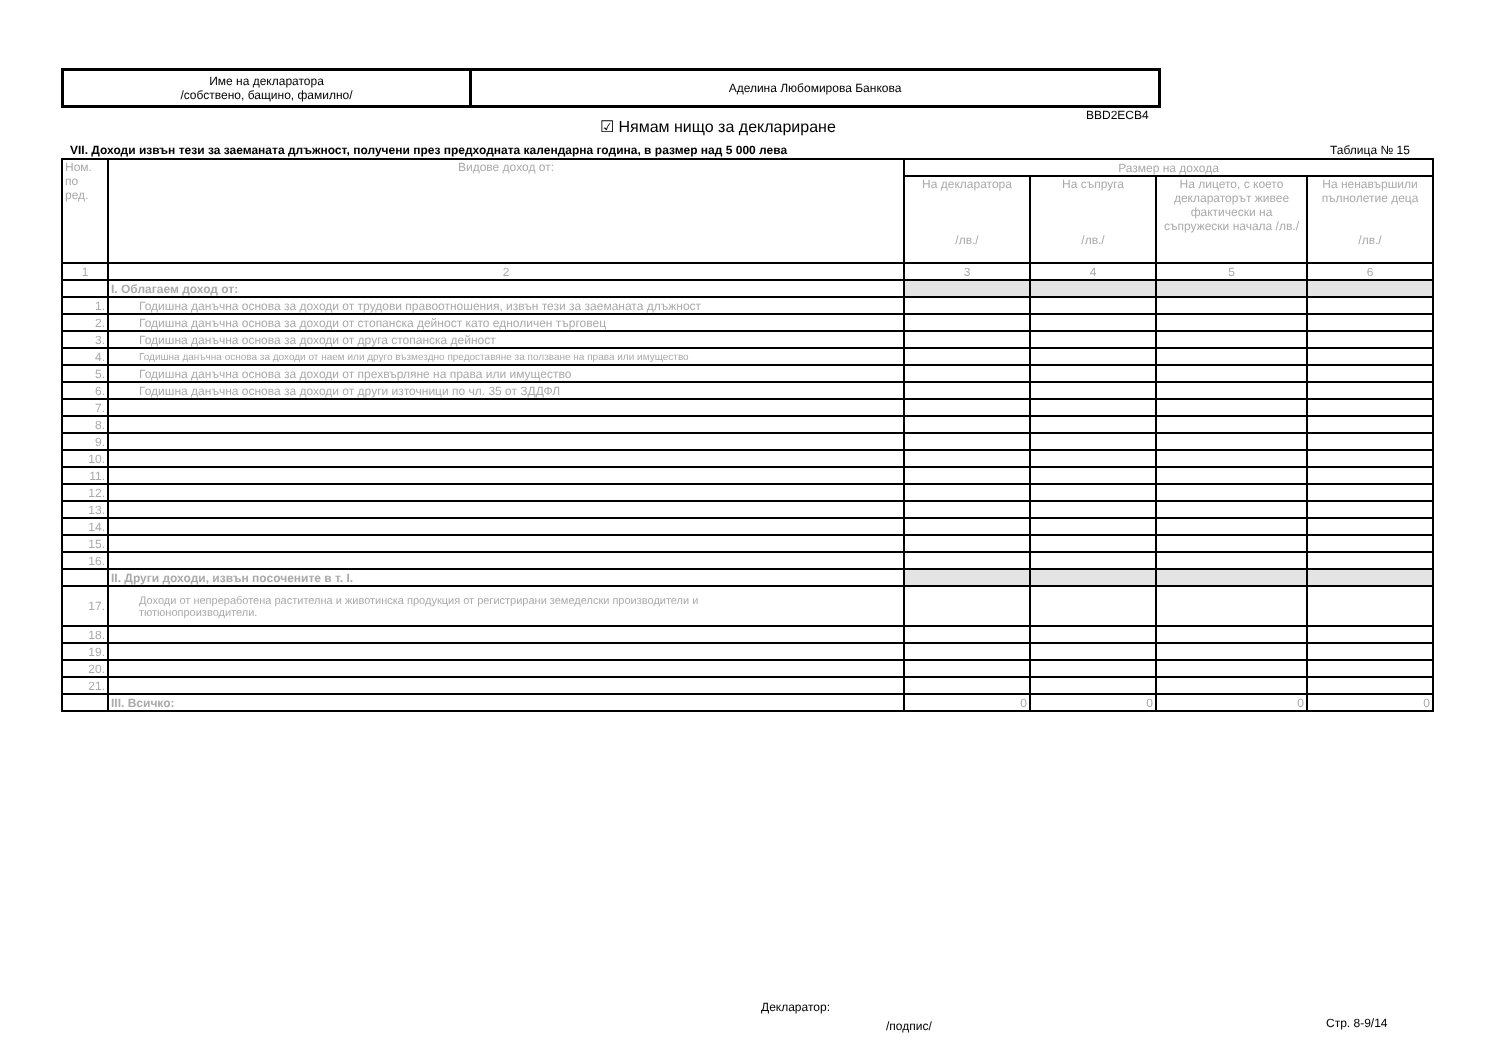| Име на декларатора /собствено, бащино, фамилно/ | Аделина Любомирова Банкова |
BBD2ECB4
☑ Нямам нищо за деклариране
VII. Доходи извън тези за заеманата длъжност, получени през предходната календарна година, в размер над 5 000 лева
Таблица № 15
| Ном. по ред. | Видове доход от: | Размер на дохода | | | |
| --- | --- | --- | --- | --- | --- |
| | | На декларатора /лв./ | На съпруга /лв./ | На лицето, с което деклараторът живее фактически на съпружески начала /лв./ | На ненавършили пълнолетие деца /лв./ |
| 1 | 2 | 3 | 4 | 5 | 6 |
| | I. Облагаем доход от: | | | | |
| 1. | Годишна данъчна основа за доходи от трудови правоотношения, извън тези за заеманата длъжност | | | | |
| 2. | Годишна данъчна основа за доходи от стопанска дейност като едноличен търговец | | | | |
| 3. | Годишна данъчна основа за доходи от друга стопанска дейност | | | | |
| 4. | Годишна данъчна основа за доходи от наем или друго възмездно предоставяне за ползване на права или имущество | | | | |
| 5. | Годишна данъчна основа за доходи от прехвърляне на права или имущество | | | | |
| 6. | Годишна данъчна основа за доходи от други източници по чл. 35 от ЗДДФЛ | | | | |
| 7. | | | | | |
| 8. | | | | | |
| 9. | | | | | |
| 10. | | | | | |
| 11. | | | | | |
| 12. | | | | | |
| 13. | | | | | |
| 14. | | | | | |
| 15. | | | | | |
| 16. | | | | | |
| | II. Други доходи, извън посочените в т. I. | | | | |
| 17. | Доходи от непреработена растителна и животинска продукция от регистрирани земеделски производители и тютюнопроизводители. | | | | |
| 18. | | | | | |
| 19. | | | | | |
| 20. | | | | | |
| 21. | | | | | |
| | III. Всичко: | 0 | 0 | 0 | 0 |
Декларатор:
/подпис/ Стр. 8-9/14